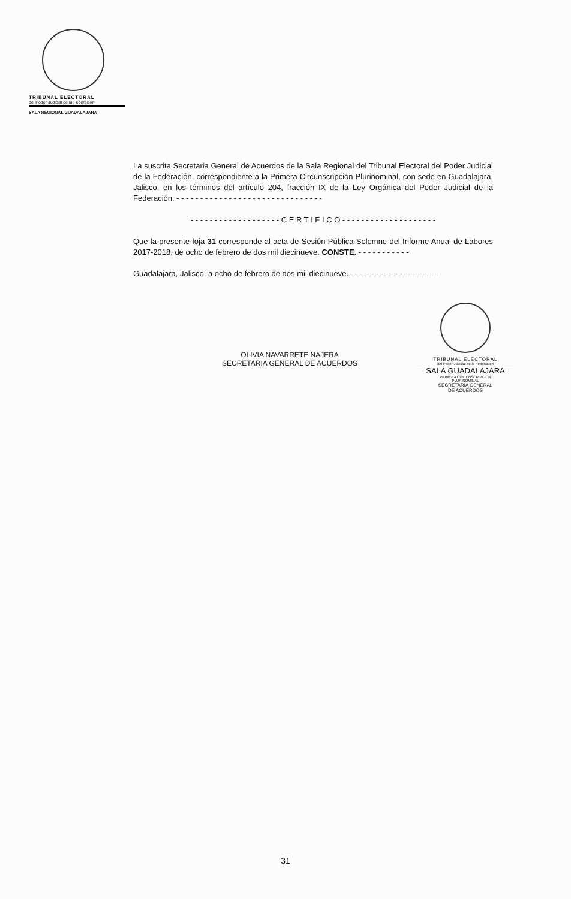TRIBUNAL ELECTORAL
del Poder Judicial de la Federación
SALA REGIONAL GUADALAJARA
La suscrita Secretaria General de Acuerdos de la Sala Regional del Tribunal Electoral del Poder Judicial de la Federación, correspondiente a la Primera Circunscripción Plurinominal, con sede en Guadalajara, Jalisco, en los términos del artículo 204, fracción IX de la Ley Orgánica del Poder Judicial de la Federación. - - - - - - - - - - - - - - - - - - - - - - - - - - - - - - -
- - - - - - - - - - - - - - - - - - - C E R T I F I C O - - - - - - - - - - - - - - - - - - - -
Que la presente foja 31 corresponde al acta de Sesión Pública Solemne del Informe Anual de Labores 2017-2018, de ocho de febrero de dos mil diecinueve. CONSTE. - - - - - - - - - - -
Guadalajara, Jalisco, a ocho de febrero de dos mil diecinueve. - - - - - - - - - - - - - - - - - - -
OLIVIA NAVARRETE NAJERA
SECRETARIA GENERAL DE ACUERDOS
TRIBUNAL ELECTORAL
del Poder Judicial de la Federación
SALA GUADALAJARA
PRIMERA CIRCUNSCRIPCION
PLURINOMINAL
SECRETARIA GENERAL
DE ACUERDOS
31